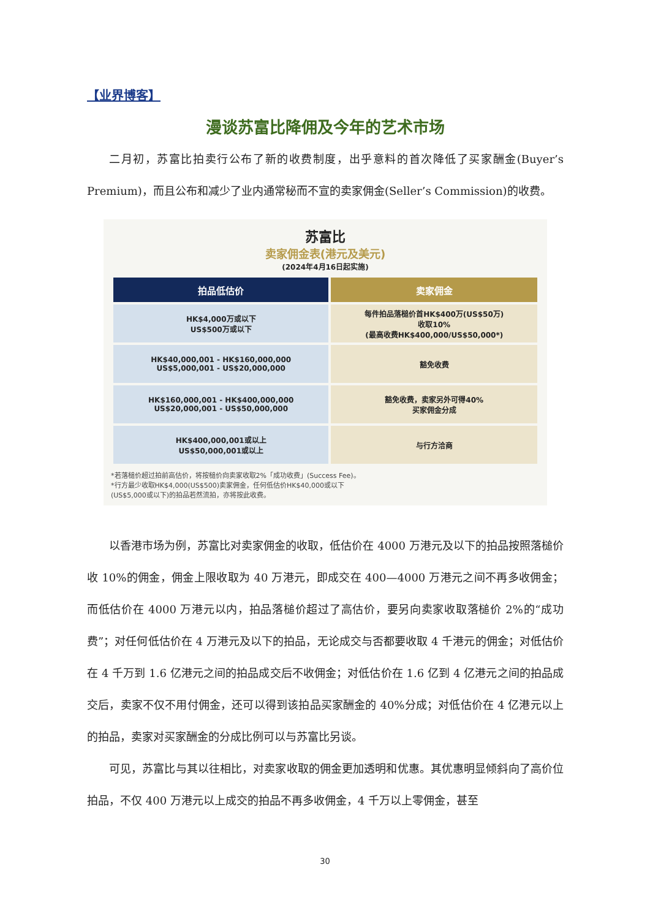【业界博客】
漫谈苏富比降佣及今年的艺术市场
二月初，苏富比拍卖行公布了新的收费制度，出乎意料的首次降低了买家酬金(Buyer’s Premium)，而且公布和减少了业内通常秘而不宣的卖家佣金(Seller’s Commission)的收费。
苏富比
卖家佣金表(港元及美元)
(2024年4月16日起实施)
| 拍品低估价 | 卖家佣金 |
| --- | --- |
| HK$4,000万或以下 US$500万或以下 | 每件拍品落槌价首HK$400万(US$50万) 收取10% (最高收费HK$400,000/US$50,000*) |
| HK$40,000,001 - HK$160,000,000 US$5,000,001 - US$20,000,000 | 豁免收费 |
| HK$160,000,001 - HK$400,000,000 US$20,000,001 - US$50,000,000 | 豁免收费，卖家另外可得40% 买家佣金分成 |
| HK$400,000,001或以上 US$50,000,001或以上 | 与行方洽商 |
*若落槌价超过拍前高估价，将按槌价向卖家收取2%「成功收费」(Success Fee)。
*行方最少收取HK$4,000(US$500)卖家佣金，任何低估价HK$40,000或以下
(US$5,000或以下)的拍品若然流拍，亦将按此收费。
以香港市场为例，苏富比对卖家佣金的收取，低估价在 4000 万港元及以下的拍品按照落槌价收 10%的佣金，佣金上限收取为 40 万港元，即成交在 400—4000 万港元之间不再多收佣金；而低估价在 4000 万港元以内，拍品落槌价超过了高估价，要另向卖家收取落槌价 2%的“成功费”；对任何低估价在 4 万港元及以下的拍品，无论成交与否都要收取 4 千港元的佣金；对低估价在 4 千万到 1.6 亿港元之间的拍品成交后不收佣金；对低估价在 1.6 亿到 4 亿港元之间的拍品成交后，卖家不仅不用付佣金，还可以得到该拍品买家酬金的 40%分成；对低估价在 4 亿港元以上的拍品，卖家对买家酬金的分成比例可以与苏富比另谈。
可见，苏富比与其以往相比，对卖家收取的佣金更加透明和优惠。其优惠明显倾斜向了高价位拍品，不仅 400 万港元以上成交的拍品不再多收佣金，4 千万以上零佣金，甚至
30